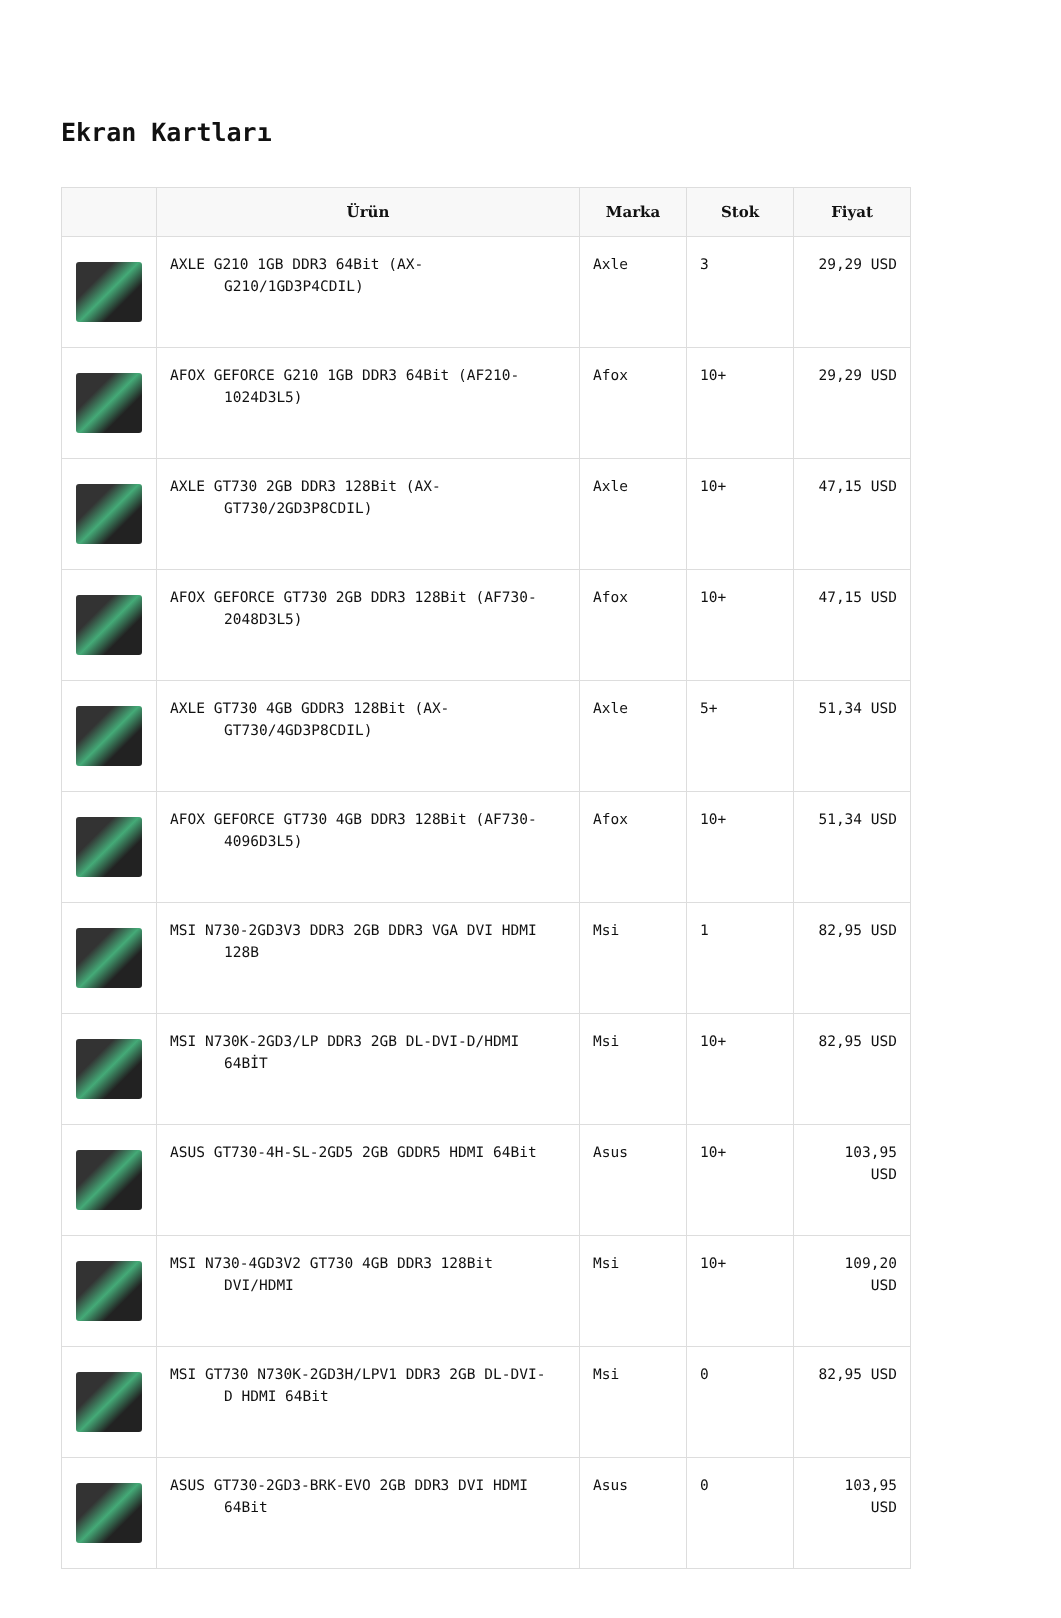Ekran Kartları
| | Ürün | Marka | Stok | Fiyat |
| --- | --- | --- | --- | --- |
| | AXLE G210 1GB DDR3 64Bit (AX- G210/1GD3P4CDIL) | Axle | 3 | 29,29 USD |
| | AFOX GEFORCE G210 1GB DDR3 64Bit (AF210- 1024D3L5) | Afox | 10+ | 29,29 USD |
| | AXLE GT730 2GB DDR3 128Bit (AX- GT730/2GD3P8CDIL) | Axle | 10+ | 47,15 USD |
| | AFOX GEFORCE GT730 2GB DDR3 128Bit (AF730- 2048D3L5) | Afox | 10+ | 47,15 USD |
| | AXLE GT730 4GB GDDR3 128Bit (AX- GT730/4GD3P8CDIL) | Axle | 5+ | 51,34 USD |
| | AFOX GEFORCE GT730 4GB DDR3 128Bit (AF730- 4096D3L5) | Afox | 10+ | 51,34 USD |
| | MSI N730-2GD3V3 DDR3 2GB DDR3 VGA DVI HDMI 128B | Msi | 1 | 82,95 USD |
| | MSI N730K-2GD3/LP DDR3 2GB DL-DVI-D/HDMI 64BİT | Msi | 10+ | 82,95 USD |
| | ASUS GT730-4H-SL-2GD5 2GB GDDR5 HDMI 64Bit | Asus | 10+ | 103,95 USD |
| | MSI N730-4GD3V2 GT730 4GB DDR3 128Bit DVI/HDMI | Msi | 10+ | 109,20 USD |
| | MSI GT730 N730K-2GD3H/LPV1 DDR3 2GB DL-DVI- D HDMI 64Bit | Msi | 0 | 82,95 USD |
| | ASUS GT730-2GD3-BRK-EVO 2GB DDR3 DVI HDMI 64Bit | Asus | 0 | 103,95 USD |